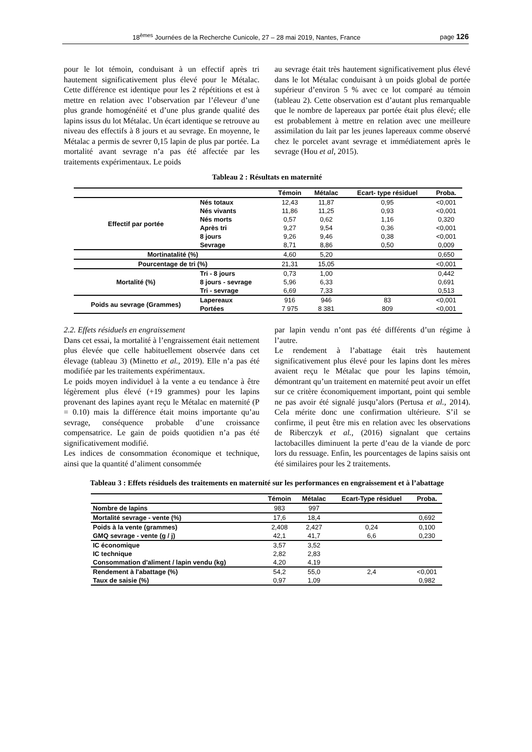18<sup>èmes</sup> Journées de la Recherche Cunicole, 27 – 28 mai 2019, Nantes, France page 126
pour le lot témoin, conduisant à un effectif après tri hautement significativement plus élevé pour le Métalac. Cette différence est identique pour les 2 répétitions et est à mettre en relation avec l’observation par l’éleveur d’une plus grande homogénéité et d’une plus grande qualité des lapins issus du lot Métalac. Un écart identique se retrouve au niveau des effectifs à 8 jours et au sevrage. En moyenne, le Métalac a permis de sevrer 0,15 lapin de plus par portée. La mortalité avant sevrage n’a pas été affectée par les traitements expérimentaux. Le poids
au sevrage était très hautement significativement plus élevé dans le lot Métalac conduisant à un poids global de portée supérieur d’environ 5 % avec ce lot comparé au témoin (tableau 2). Cette observation est d’autant plus remarquable que le nombre de lapereaux par portée était plus élevé; elle est probablement à mettre en relation avec une meilleure assimilation du lait par les jeunes lapereaux comme observé chez le porcelet avant sevrage et immédiatement après le sevrage (Hou et al, 2015).
Tableau 2 : Résultats en maternité
| | | Témoin | Métalac | Ecart- type résiduel | Proba. |
| --- | --- | --- | --- | --- | --- |
| Effectif par portée | Nés totaux | 12,43 | 11,87 | 0,95 | <0,001 |
| | Nés vivants | 11,86 | 11,25 | 0,93 | <0,001 |
| | Nés morts | 0,57 | 0,62 | 1,16 | 0,320 |
| | Après tri | 9,27 | 9,54 | 0,36 | <0,001 |
| | 8 jours | 9,26 | 9,46 | 0,38 | <0,001 |
| | Sevrage | 8,71 | 8,86 | 0,50 | 0,009 |
| Mortinatalité (%) | | 4,60 | 5,20 | | 0,650 |
| Pourcentage de tri (%) | | 21,31 | 15,05 | | <0,001 |
| Mortalité (%) | Tri - 8 jours | 0,73 | 1,00 | | 0,442 |
| | 8 jours - sevrage | 5,96 | 6,33 | | 0,691 |
| | Tri - sevrage | 6,69 | 7,33 | | 0,513 |
| Poids au sevrage (Grammes) | Lapereaux | 916 | 946 | 83 | <0,001 |
| | Portées | 7 975 | 8 381 | 809 | <0,001 |
2.2. Effets résiduels en engraissement
Dans cet essai, la mortalité à l’engraissement était nettement plus élevée que celle habituellement observée dans cet élevage (tableau 3) (Minetto et al., 2019). Elle n’a pas été modifiée par les traitements expérimentaux.
Le poids moyen individuel à la vente a eu tendance à être légèrement plus élevé (+19 grammes) pour les lapins provenant des lapines ayant reçu le Métalac en maternité (P = 0.10) mais la différence était moins importante qu’au sevrage, conséquence probable d’une croissance compensatrice. Le gain de poids quotidien n’a pas été significativement modifié.
Les indices de consommation économique et technique, ainsi que la quantité d’aliment consommée
par lapin vendu n’ont pas été différents d’un régime à l’autre.
Le rendement à l’abattage était très hautement significativement plus élevé pour les lapins dont les mères avaient reçu le Métalac que pour les lapins témoin, démontrant qu’un traitement en maternité peut avoir un effet sur ce critère économiquement important, point qui semble ne pas avoir été signalé jusqu’alors (Pertusa et al., 2014). Cela mérite donc une confirmation ultérieure. S’il se confirme, il peut être mis en relation avec les observations de Riberczyk et al., (2016) signalant que certains lactobacilles diminuent la perte d’eau de la viande de porc lors du ressuage. Enfin, les pourcentages de lapins saisis ont été similaires pour les 2 traitements.
Tableau 3 : Effets résiduels des traitements en maternité sur les performances en engraissement et à l’abattage
| | Témoin | Métalac | Ecart-Type résiduel | Proba. |
| --- | --- | --- | --- | --- |
| Nombre de lapins | 983 | 997 | | |
| Mortalité sevrage - vente (%) | 17,6 | 18,4 | | 0,692 |
| Poids à la vente (grammes) | 2,408 | 2,427 | 0,24 | 0,100 |
| GMQ sevrage - vente (g / j) | 42,1 | 41,7 | 6,6 | 0,230 |
| IC économique | 3,57 | 3,52 | | |
| IC technique | 2,82 | 2,83 | | |
| Consommation d'aliment / lapin vendu (kg) | 4,20 | 4,19 | | |
| Rendement à l'abattage (%) | 54,2 | 55,0 | 2,4 | <0,001 |
| Taux de saisie (%) | 0,97 | 1,09 | | 0,982 |